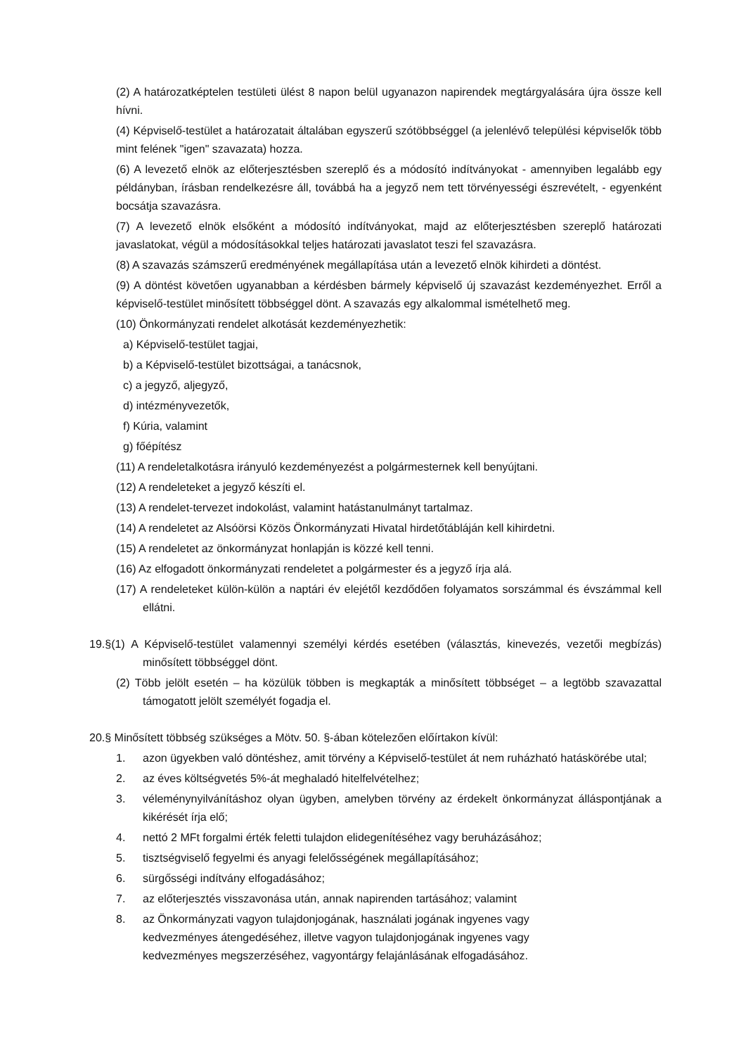(2) A határozatképtelen testületi ülést 8 napon belül ugyanazon napirendek megtárgyalására újra össze kell hívni.
(4) Képviselő-testület a határozatait általában egyszerű szótöbbséggel (a jelenlévő települési képviselők több mint felének "igen" szavazata) hozza.
(6) A levezető elnök az előterjesztésben szereplő és a módosító indítványokat - amennyiben legalább egy példányban, írásban rendelkezésre áll, továbbá ha a jegyző nem tett törvényességi észrevételt, - egyenként bocsátja szavazásra.
(7) A levezető elnök elsőként a módosító indítványokat, majd az előterjesztésben szereplő határozati javaslatokat, végül a módosításokkal teljes határozati javaslatot teszi fel szavazásra.
(8) A szavazás számszerű eredményének megállapítása után a levezető elnök kihirdeti a döntést.
(9) A döntést követően ugyanabban a kérdésben bármely képviselő új szavazást kezdeményezhet. Erről a képviselő-testület minősített többséggel dönt. A szavazás egy alkalommal ismételhető meg.
(10) Önkormányzati rendelet alkotását kezdeményezhetik:
a) Képviselő-testület tagjai,
b) a Képviselő-testület bizottságai, a tanácsnok,
c) a jegyző, aljegyző,
d) intézményvezetők,
f) Kúria, valamint
g) főépítész
(11) A rendeletalkotásra irányuló kezdeményezést a polgármesternek kell benyújtani.
(12) A rendeleteket a jegyző készíti el.
(13) A rendelet-tervezet indokolást, valamint hatástanulmányt tartalmaz.
(14) A rendeletet az Alsóörsi Közös Önkormányzati Hivatal hirdetőtábláján kell kihirdetni.
(15) A rendeletet az önkormányzat honlapján is közzé kell tenni.
(16) Az elfogadott önkormányzati rendeletet a polgármester és a jegyző írja alá.
(17) A rendeleteket külön-külön a naptári év elejétől kezdődően folyamatos sorszámmal és évszámmal kell ellátni.
19.§(1) A Képviselő-testület valamennyi személyi kérdés esetében (választás, kinevezés, vezetői megbízás) minősített többséggel dönt.
(2) Több jelölt esetén – ha közülük többen is megkapták a minősített többséget – a legtöbb szavazattal támogatott jelölt személyét fogadja el.
20.§ Minősített többség szükséges a Mötv. 50. §-ában kötelezően előírtakon kívül:
1. azon ügyekben való döntéshez, amit törvény a Képviselő-testület át nem ruházható hatáskörébe utal;
2. az éves költségvetés 5%-át meghaladó hitelfelvételhez;
3. véleménynyilvánításhoz olyan ügyben, amelyben törvény az érdekelt önkormányzat álláspontjának a kikérését írja elő;
4. nettó 2 MFt forgalmi érték feletti tulajdon elidegenítéséhez vagy beruházásához;
5. tisztségviselő fegyelmi és anyagi felelősségének megállapításához;
6. sürgősségi indítvány elfogadásához;
7. az előterjesztés visszavonása után, annak napirenden tartásához; valamint
8. az Önkormányzati vagyon tulajdonjogának, használati jogának ingyenes vagy kedvezményes átengedéséhez, illetve vagyon tulajdonjogának ingyenes vagy kedvezményes megszerzéséhez, vagyontárgy felajánlásának elfogadásához.